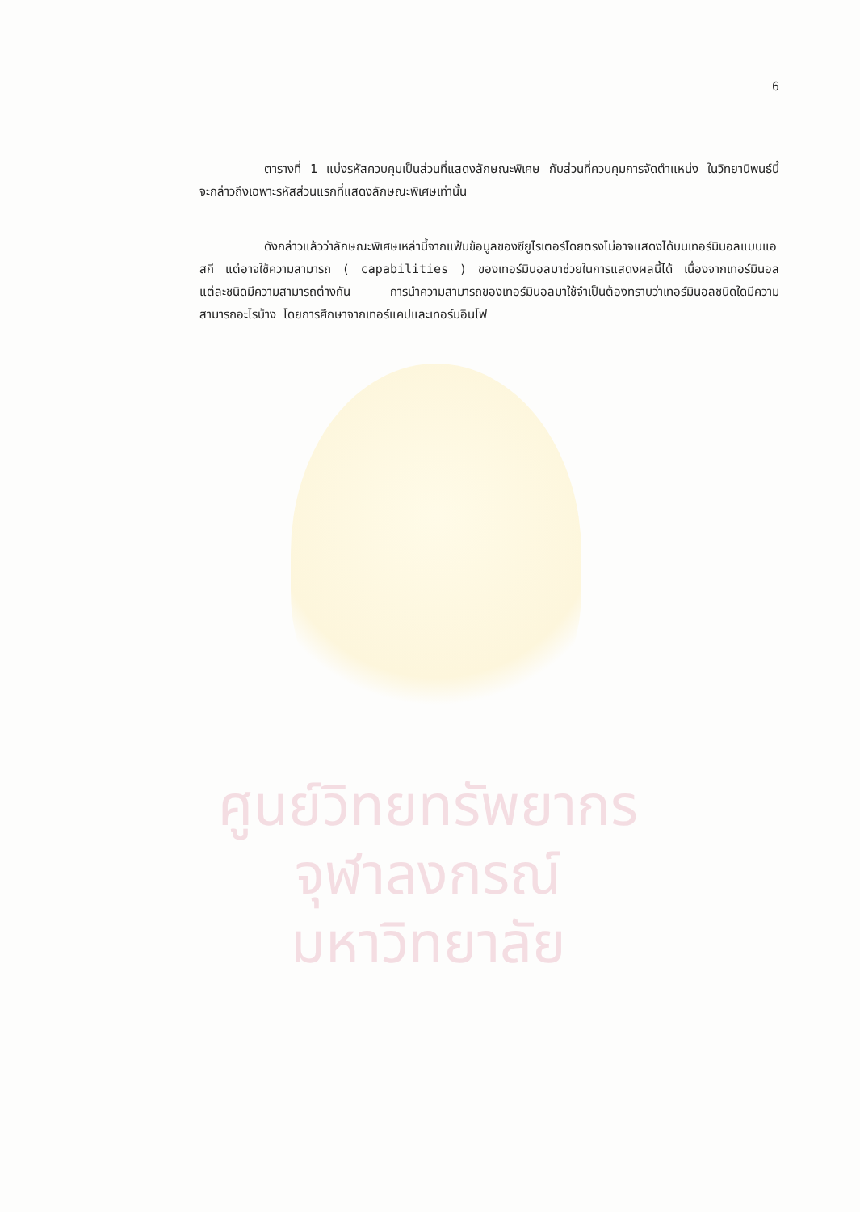ศูนย์วิทยทรัพยากร
จุฬาลงกรณ์มหาวิทยาลัย
6
ตารางที่ 1 แบ่งรหัสควบคุมเป็นส่วนที่แสดงลักษณะพิเศษ กับส่วนที่ควบคุมการจัดตำแหน่ง ในวิทยานิพนธ์นี้ จะกล่าวถึงเฉพาะรหัสส่วนแรกที่แสดงลักษณะพิเศษเท่านั้น
ดังกล่าวแล้วว่าลักษณะพิเศษเหล่านี้จากแฟ้มข้อมูลของซียูไรเตอร์โดยตรงไม่อาจแสดงได้บนเทอร์มินอลแบบแอสกี แต่อาจใช้ความสามารถ ( capabilities ) ของเทอร์มินอลมาช่วยในการแสดงผลนี้ได้ เนื่องจากเทอร์มินอลแต่ละชนิดมีความสามารถต่างกัน การนำความสามารถของเทอร์มินอลมาใช้จำเป็นต้องทราบว่าเทอร์มินอลชนิดใดมีความสามารถอะไรบ้าง โดยการศึกษาจากเทอร์แคปและเทอร์มอินโฟ